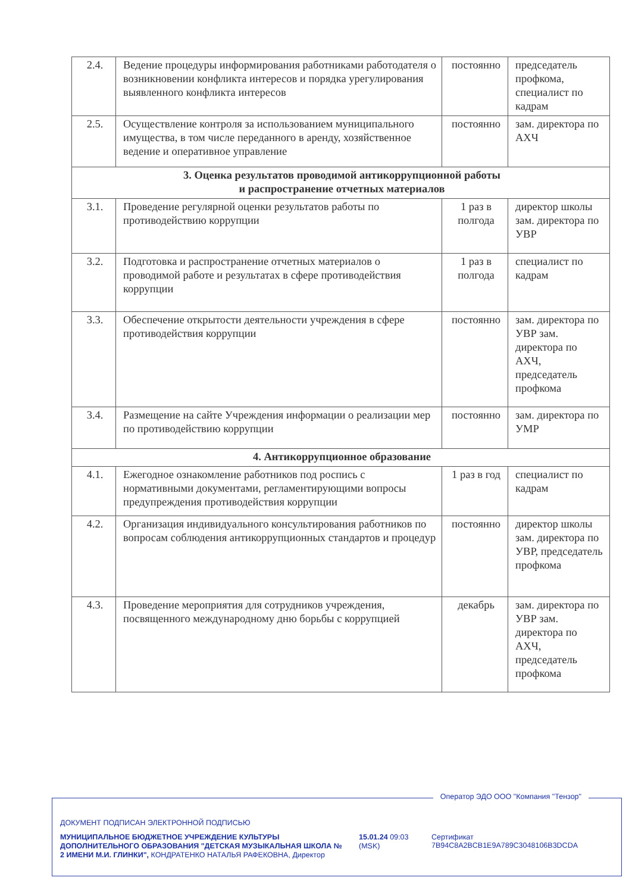| 2.4. | Ведение процедуры информирования работниками работодателя о возникновении конфликта интересов и порядка урегулирования выявленного конфликта интересов | постоянно | председатель профкома, специалист по кадрам |
| 2.5. | Осуществление контроля за использованием муниципального имущества, в том числе переданного в аренду, хозяйственное ведение и оперативное управление | постоянно | зам. директора по АХЧ |
| 3. Оценка результатов проводимой антикоррупционной работы и распространение отчетных материалов | | | |
| 3.1. | Проведение регулярной оценки результатов работы по противодействию коррупции | 1 раз в полгода | директор школы зам. директора по УВР |
| 3.2. | Подготовка и распространение отчетных материалов о проводимой работе и результатах в сфере противодействия коррупции | 1 раз в полгода | специалист по кадрам |
| 3.3. | Обеспечение открытости деятельности учреждения в сфере противодействия коррупции | постоянно | зам. директора по УВР зам. директора по АХЧ, председатель профкома |
| 3.4. | Размещение на сайте Учреждения информации о реализации мер по противодействию коррупции | постоянно | зам. директора по УМР |
| 4. Антикоррупционное образование | | | |
| 4.1. | Ежегодное ознакомление работников под роспись с нормативными документами, регламентирующими вопросы предупреждения противодействия коррупции | 1 раз в год | специалист по кадрам |
| 4.2. | Организация индивидуального консультирования работников по вопросам соблюдения антикоррупционных стандартов и процедур | постоянно | директор школы зам. директора по УВР, председатель профкома |
| 4.3. | Проведение мероприятия для сотрудников учреждения, посвященного международному дню борьбы с коррупцией | декабрь | зам. директора по УВР зам. директора по АХЧ, председатель профкома |
Оператор ЭДО ООО "Компания "Тензор"
ДОКУМЕНТ ПОДПИСАН ЭЛЕКТРОННОЙ ПОДПИСЬЮ
МУНИЦИПАЛЬНОЕ БЮДЖЕТНОЕ УЧРЕЖДЕНИЕ КУЛЬТУРЫ ДОПОЛНИТЕЛЬНОГО ОБРАЗОВАНИЯ "ДЕТСКАЯ МУЗЫКАЛЬНАЯ ШКОЛА № 2 ИМЕНИ М.И. ГЛИНКИ", КОНДРАТЕНКО НАТАЛЬЯ РАФЕКОВНА, Директор
15.01.24 09:03
(MSK)
Сертификат 7B94C8A2BCB1E9A789C3048106B3DCDA